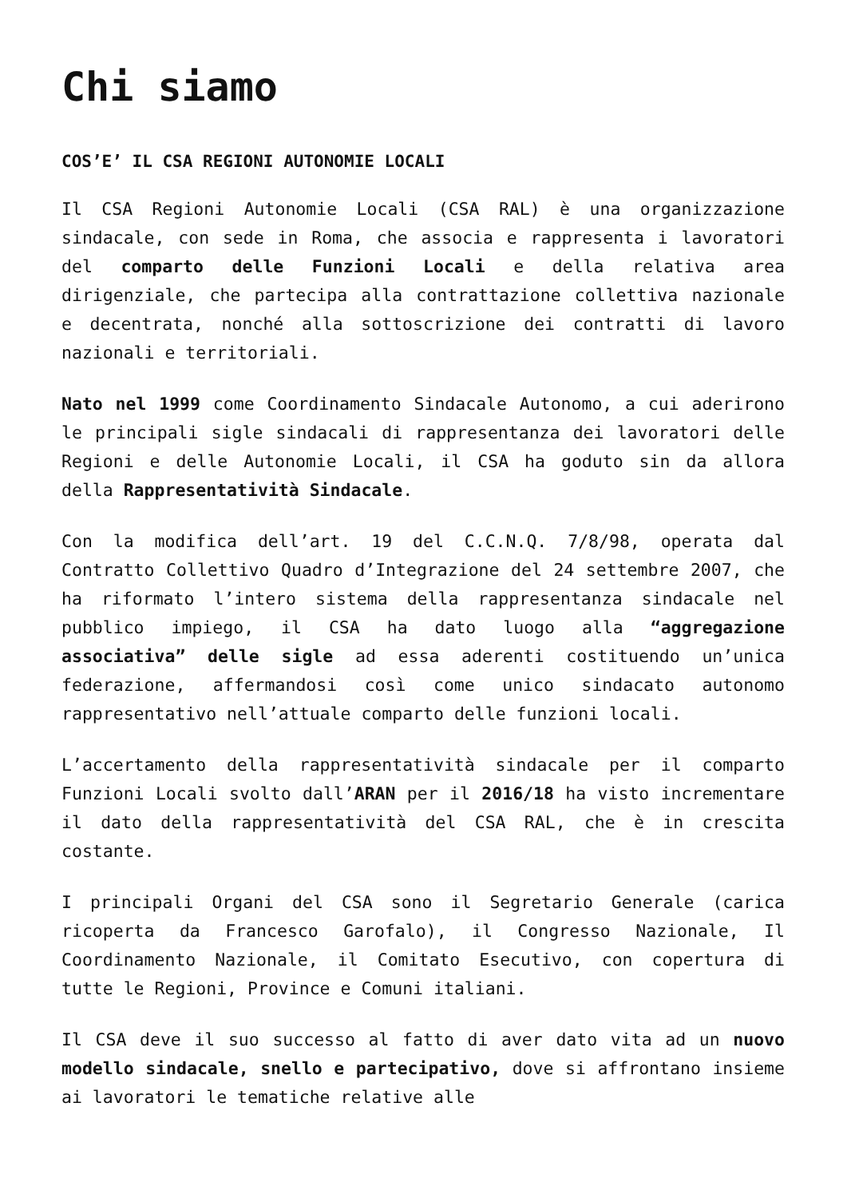Chi siamo
COS’E’ IL CSA REGIONI AUTONOMIE LOCALI
Il CSA Regioni Autonomie Locali (CSA RAL) è una organizzazione sindacale, con sede in Roma, che associa e rappresenta i lavoratori del comparto delle Funzioni Locali e della relativa area dirigenziale, che partecipa alla contrattazione collettiva nazionale e decentrata, nonché alla sottoscrizione dei contratti di lavoro nazionali e territoriali.
Nato nel 1999 come Coordinamento Sindacale Autonomo, a cui aderirono le principali sigle sindacali di rappresentanza dei lavoratori delle Regioni e delle Autonomie Locali, il CSA ha goduto sin da allora della Rappresentatività Sindacale.
Con la modifica dell’art. 19 del C.C.N.Q. 7/8/98, operata dal Contratto Collettivo Quadro d’Integrazione del 24 settembre 2007, che ha riformato l’intero sistema della rappresentanza sindacale nel pubblico impiego, il CSA ha dato luogo alla “aggregazione associativa” delle sigle ad essa aderenti costituendo un’unica federazione, affermandosi così come unico sindacato autonomo rappresentativo nell’attuale comparto delle funzioni locali.
L’accertamento della rappresentatività sindacale per il comparto Funzioni Locali svolto dall’ARAN per il 2016/18 ha visto incrementare il dato della rappresentatività del CSA RAL, che è in crescita costante.
I principali Organi del CSA sono il Segretario Generale (carica ricoperta da Francesco Garofalo), il Congresso Nazionale, Il Coordinamento Nazionale, il Comitato Esecutivo, con copertura di tutte le Regioni, Province e Comuni italiani.
Il CSA deve il suo successo al fatto di aver dato vita ad un nuovo modello sindacale, snello e partecipativo, dove si affrontano insieme ai lavoratori le tematiche relative alle